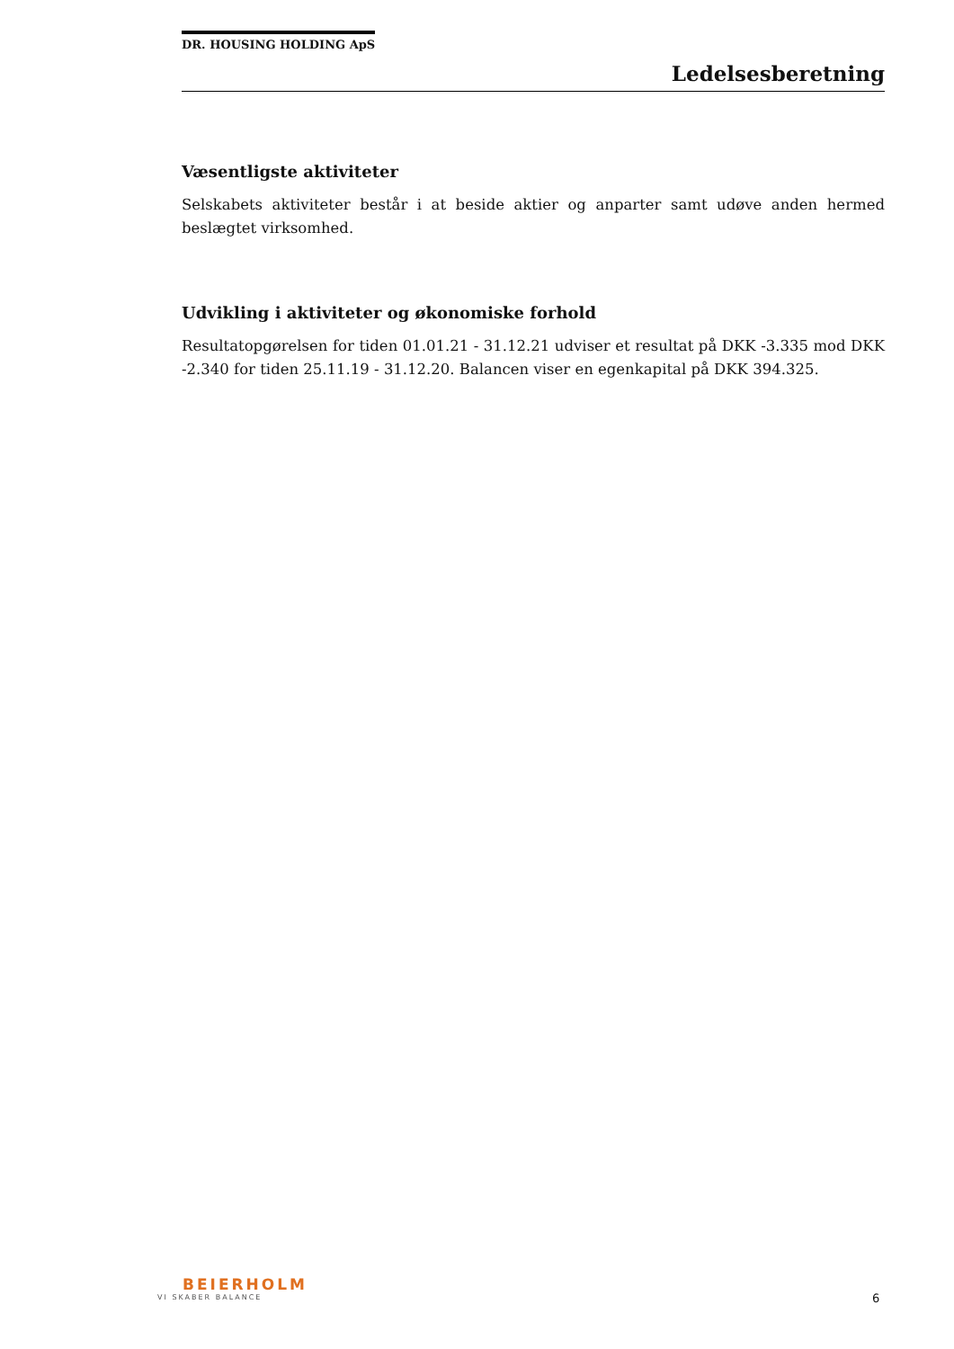DR. HOUSING HOLDING ApS
Ledelsesberetning
Væsentligste aktiviteter
Selskabets aktiviteter består i at beside aktier og anparter samt udøve anden hermed beslægtet virksomhed.
Udvikling i aktiviteter og økonomiske forhold
Resultatopgørelsen for tiden 01.01.21 - 31.12.21 udviser et resultat på DKK -3.335 mod DKK -2.340 for tiden 25.11.19 - 31.12.20. Balancen viser en egenkapital på DKK 394.325.
BEIERHOLM
VI SKABER BALANCE
6